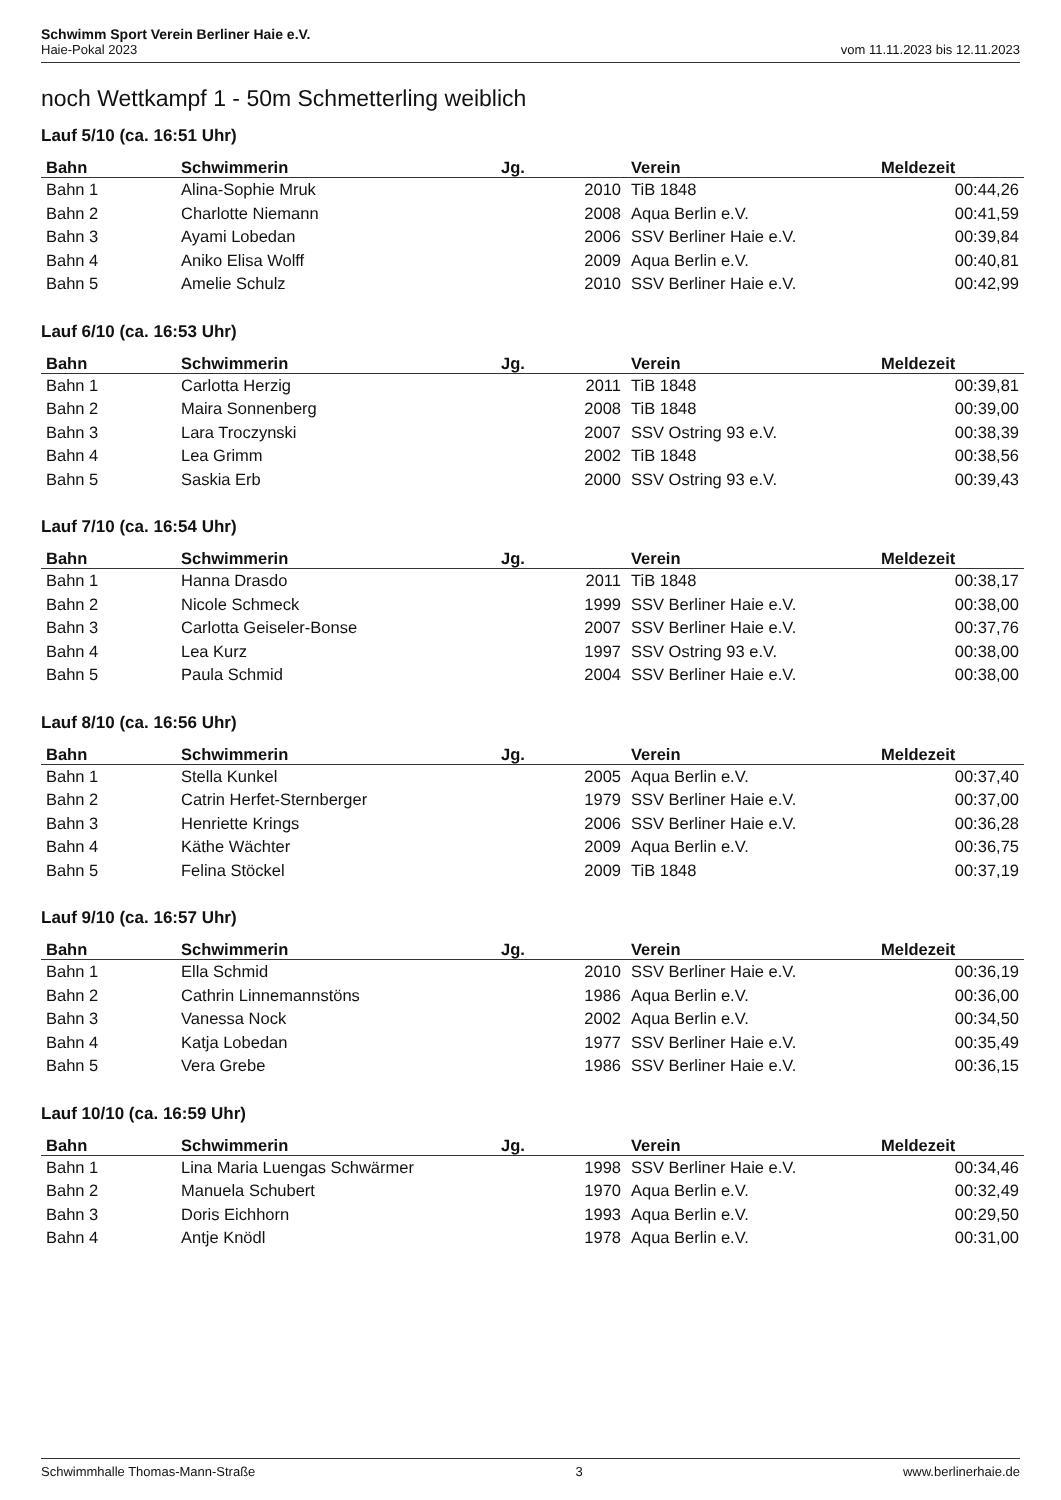Schwimm Sport Verein Berliner Haie e.V.
Haie-Pokal 2023 vom 11.11.2023 bis 12.11.2023
noch Wettkampf 1 - 50m Schmetterling weiblich
Lauf 5/10 (ca. 16:51 Uhr)
| Bahn | Schwimmerin | Jg. | | Verein | Meldezeit |
| --- | --- | --- | --- | --- | --- |
| Bahn 1 | Alina-Sophie Mruk | 2010 | | TiB 1848 | 00:44,26 |
| Bahn 2 | Charlotte Niemann | 2008 | | Aqua Berlin e.V. | 00:41,59 |
| Bahn 3 | Ayami Lobedan | 2006 | | SSV Berliner Haie e.V. | 00:39,84 |
| Bahn 4 | Aniko Elisa Wolff | 2009 | | Aqua Berlin e.V. | 00:40,81 |
| Bahn 5 | Amelie Schulz | 2010 | | SSV Berliner Haie e.V. | 00:42,99 |
Lauf 6/10 (ca. 16:53 Uhr)
| Bahn | Schwimmerin | Jg. | | Verein | Meldezeit |
| --- | --- | --- | --- | --- | --- |
| Bahn 1 | Carlotta Herzig | 2011 | | TiB 1848 | 00:39,81 |
| Bahn 2 | Maira Sonnenberg | 2008 | | TiB 1848 | 00:39,00 |
| Bahn 3 | Lara Troczynski | 2007 | | SSV Ostring 93 e.V. | 00:38,39 |
| Bahn 4 | Lea Grimm | 2002 | | TiB 1848 | 00:38,56 |
| Bahn 5 | Saskia Erb | 2000 | | SSV Ostring 93 e.V. | 00:39,43 |
Lauf 7/10 (ca. 16:54 Uhr)
| Bahn | Schwimmerin | Jg. | | Verein | Meldezeit |
| --- | --- | --- | --- | --- | --- |
| Bahn 1 | Hanna Drasdo | 2011 | | TiB 1848 | 00:38,17 |
| Bahn 2 | Nicole Schmeck | 1999 | | SSV Berliner Haie e.V. | 00:38,00 |
| Bahn 3 | Carlotta Geiseler-Bonse | 2007 | | SSV Berliner Haie e.V. | 00:37,76 |
| Bahn 4 | Lea Kurz | 1997 | | SSV Ostring 93 e.V. | 00:38,00 |
| Bahn 5 | Paula Schmid | 2004 | | SSV Berliner Haie e.V. | 00:38,00 |
Lauf 8/10 (ca. 16:56 Uhr)
| Bahn | Schwimmerin | Jg. | | Verein | Meldezeit |
| --- | --- | --- | --- | --- | --- |
| Bahn 1 | Stella Kunkel | 2005 | | Aqua Berlin e.V. | 00:37,40 |
| Bahn 2 | Catrin Herfet-Sternberger | 1979 | | SSV Berliner Haie e.V. | 00:37,00 |
| Bahn 3 | Henriette Krings | 2006 | | SSV Berliner Haie e.V. | 00:36,28 |
| Bahn 4 | Käthe Wächter | 2009 | | Aqua Berlin e.V. | 00:36,75 |
| Bahn 5 | Felina Stöckel | 2009 | | TiB 1848 | 00:37,19 |
Lauf 9/10 (ca. 16:57 Uhr)
| Bahn | Schwimmerin | Jg. | | Verein | Meldezeit |
| --- | --- | --- | --- | --- | --- |
| Bahn 1 | Ella Schmid | 2010 | | SSV Berliner Haie e.V. | 00:36,19 |
| Bahn 2 | Cathrin Linnemannstöns | 1986 | | Aqua Berlin e.V. | 00:36,00 |
| Bahn 3 | Vanessa Nock | 2002 | | Aqua Berlin e.V. | 00:34,50 |
| Bahn 4 | Katja Lobedan | 1977 | | SSV Berliner Haie e.V. | 00:35,49 |
| Bahn 5 | Vera Grebe | 1986 | | SSV Berliner Haie e.V. | 00:36,15 |
Lauf 10/10 (ca. 16:59 Uhr)
| Bahn | Schwimmerin | Jg. | | Verein | Meldezeit |
| --- | --- | --- | --- | --- | --- |
| Bahn 1 | Lina Maria Luengas Schwärmer | 1998 | | SSV Berliner Haie e.V. | 00:34,46 |
| Bahn 2 | Manuela Schubert | 1970 | | Aqua Berlin e.V. | 00:32,49 |
| Bahn 3 | Doris Eichhorn | 1993 | | Aqua Berlin e.V. | 00:29,50 |
| Bahn 4 | Antje Knödl | 1978 | | Aqua Berlin e.V. | 00:31,00 |
Schwimmhalle Thomas-Mann-Straße 3 www.berlinerhaie.de